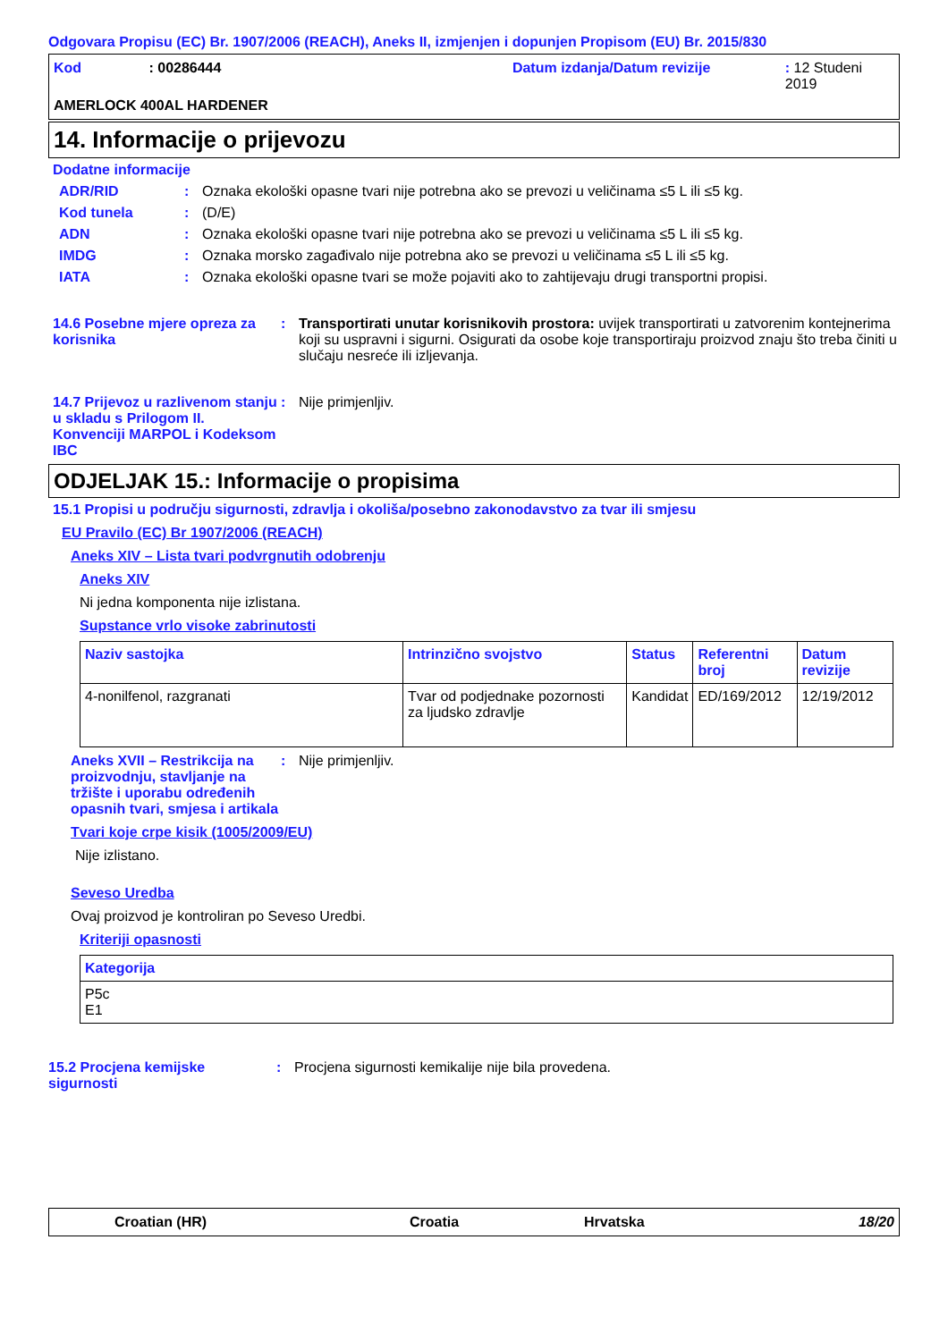Odgovara Propisu (EC) Br. 1907/2006 (REACH), Aneks II, izmjenjen i dopunjen Propisom (EU) Br. 2015/830
Kod: 00286444 Datum izdanja/Datum revizije: 12 Studeni 2019
AMERLOCK 400AL HARDENER
14. Informacije o prijevozu
Dodatne informacije
ADR/RID: Oznaka ekološki opasne tvari nije potrebna ako se prevozi u veličinama ≤5 L ili ≤5 kg.
Kod tunela: (D/E)
ADN: Oznaka ekološki opasne tvari nije potrebna ako se prevozi u veličinama ≤5 L ili ≤5 kg.
IMDG: Oznaka morsko zagađivalo nije potrebna ako se prevozi u veličinama ≤5 L ili ≤5 kg.
IATA: Oznaka ekološki opasne tvari se može pojaviti ako to zahtijevaju drugi transportni propisi.
14.6 Posebne mjere opreza za korisnika: Transportirati unutar korisnikovih prostora: uvijek transportirati u zatvorenim kontejnerima koji su uspravni i sigurni. Osigurati da osobe koje transportiraju proizvod znaju što treba činiti u slučaju nesreće ili izljevanja.
14.7 Prijevoz u razlivenom stanju u skladu s Prilogom II. Konvenciji MARPOL i Kodeksom IBC: Nije primjenljiv.
ODJELJAK 15.: Informacije o propisima
15.1 Propisi u području sigurnosti, zdravlja i okoliša/posebno zakonodavstvo za tvar ili smjesu
EU Pravilo (EC) Br 1907/2006 (REACH)
Aneks XIV – Lista tvari podvrgnutih odobrenju
Aneks XIV
Ni jedna komponenta nije izlistana.
Supstance vrlo visoke zabrinutosti
| Naziv sastojka | Intrinzično svojstvo | Status | Referentni broj | Datum revizije |
| --- | --- | --- | --- | --- |
| 4-nonilfenol, razgranati | Tvar od podjednake pozornosti za ljudsko zdravlje | Kandidat | ED/169/2012 | 12/19/2012 |
Aneks XVII – Restrikcija na proizvodnju, stavljanje na tržište i uporabu određenih opasnih tvari, smjesa i artikala: Nije primjenljiv.
Tvari koje crpe kisik (1005/2009/EU)
Nije izlistano.
Seveso Uredba
Ovaj proizvod je kontroliran po Seveso Uredbi.
Kriteriji opasnosti
| Kategorija |
| --- |
| P5c E1 |
15.2 Procjena kemijske sigurnosti: Procjena sigurnosti kemikalije nije bila provedena.
Croatian (HR) Croatia Hrvatska 18/20